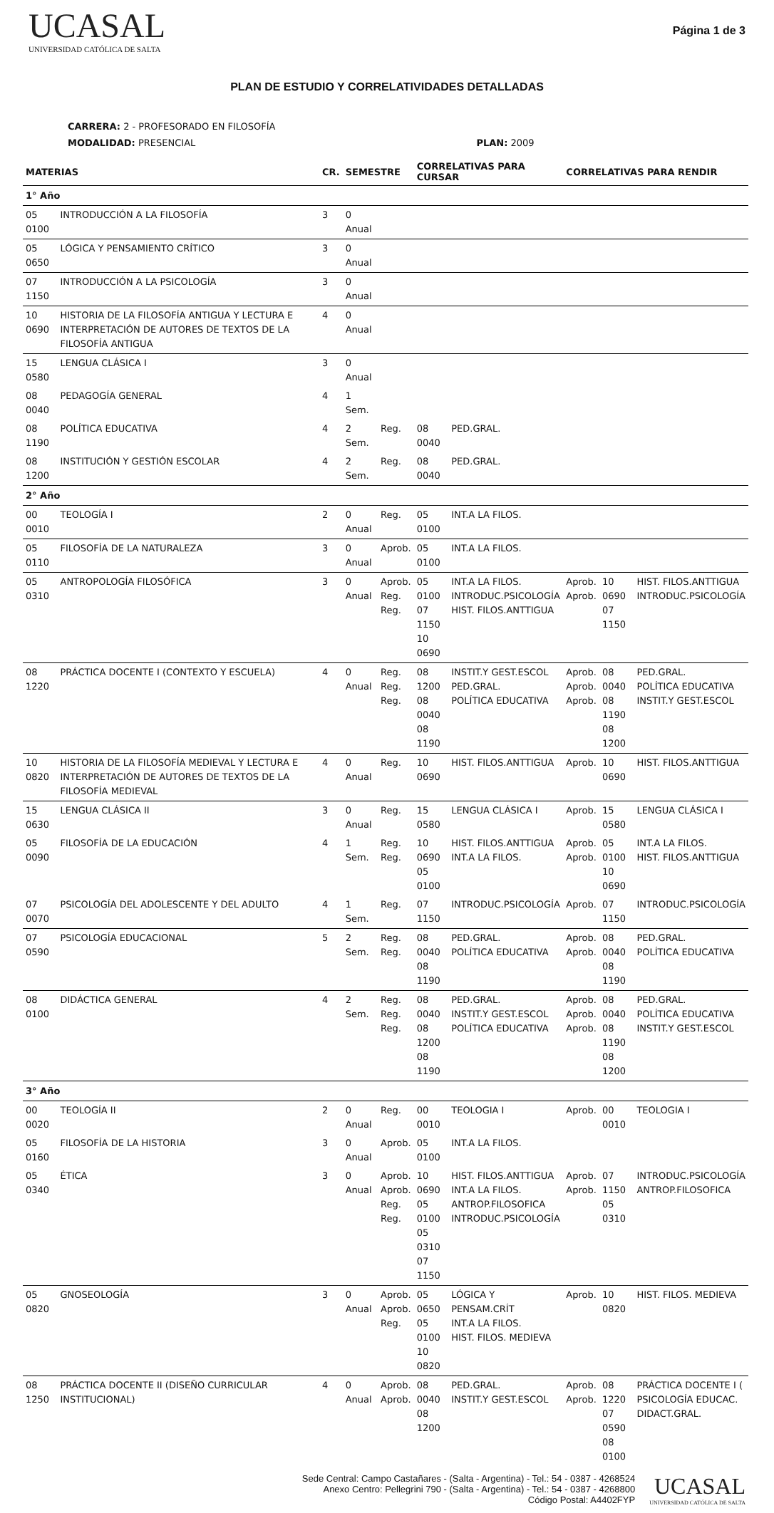UCASAL
UNIVERSIDAD CATÓLICA DE SALTA
Página 1 de 3
PLAN DE ESTUDIO Y CORRELATIVIDADES DETALLADAS
CARRERA: 2 - PROFESORADO EN FILOSOFÍA
MODALIDAD: PRESENCIAL PLAN: 2009
| MATERIAS | | CR. | SEMESTRE | | CORRELATIVAS PARA CURSAR | | CORRELATIVAS PARA RENDIR | | |
| --- | --- | --- | --- | --- | --- | --- | --- | --- | --- |
| 1° Año | | | | | | | | | |
| 05 0100 | INTRODUCCIÓN A LA FILOSOFÍA | 3 | 0 Anual | | | | | | |
| 05 0650 | LÓGICA Y PENSAMIENTO CRÍTICO | 3 | 0 Anual | | | | | | |
| 07 1150 | INTRODUCCIÓN A LA PSICOLOGÍA | 3 | 0 Anual | | | | | | |
| 10 0690 | HISTORIA DE LA FILOSOFÍA ANTIGUA Y LECTURA E INTERPRETACIÓN DE AUTORES DE TEXTOS DE LA FILOSOFÍA ANTIGUA | 4 | 0 Anual | | | | | | |
| 15 0580 | LENGUA CLÁSICA I | 3 | 0 Anual | | | | | | |
| 08 0040 | PEDAGOGÍA GENERAL | 4 | 1 Sem. | | | | | | |
| 08 1190 | POLÍTICA EDUCATIVA | 4 | 2 Sem. | Reg. | 08 0040 | PED.GRAL. | | | |
| 08 1200 | INSTITUCIÓN Y GESTIÓN ESCOLAR | 4 | 2 Sem. | Reg. | 08 0040 | PED.GRAL. | | | |
| 2° Año | | | | | | | | | |
| 00 0010 | TEOLOGÍA I | 2 | 0 Anual | Reg. | 05 0100 | INT.A LA FILOS. | | | |
| 05 0110 | FILOSOFÍA DE LA NATURALEZA | 3 | 0 Anual | Aprob. | 05 0100 | INT.A LA FILOS. | | | |
| 05 0310 | ANTROPOLOGÍA FILOSÓFICA | 3 | 0 Anual | Aprob. Reg. Reg. | 05 0100 07 1150 10 0690 | INT.A LA FILOS. INTRODUC.PSICOLOGÍA HIST. FILOS.ANTTIGUA | Aprob. Aprob. | 10 0690 07 1150 | HIST. FILOS.ANTTIGUA INTRODUC.PSICOLOGÍA |
| 08 1220 | PRÁCTICA DOCENTE I (CONTEXTO Y ESCUELA) | 4 | 0 Anual | Reg. Reg. Reg. | 08 1200 08 0040 08 1190 | INSTIT.Y GEST.ESCOL PED.GRAL. POLÍTICA EDUCATIVA | Aprob. Aprob. Aprob. | 08 0040 08 1190 08 1200 | PED.GRAL. POLÍTICA EDUCATIVA INSTIT.Y GEST.ESCOL |
| 10 0820 | HISTORIA DE LA FILOSOFÍA MEDIEVAL Y LECTURA E INTERPRETACIÓN DE AUTORES DE TEXTOS DE LA FILOSOFÍA MEDIEVAL | 4 | 0 Anual | Reg. | 10 0690 | HIST. FILOS.ANTTIGUA | Aprob. | 10 0690 | HIST. FILOS.ANTTIGUA |
| 15 0630 | LENGUA CLÁSICA II | 3 | 0 Anual | Reg. | 15 0580 | LENGUA CLÁSICA I | Aprob. | 15 0580 | LENGUA CLÁSICA I |
| 05 0090 | FILOSOFÍA DE LA EDUCACIÓN | 4 | 1 Sem. | Reg. Reg. | 10 0690 05 0100 | HIST. FILOS.ANTTIGUA INT.A LA FILOS. | Aprob. Aprob. | 05 0100 10 0690 | INT.A LA FILOS. HIST. FILOS.ANTTIGUA |
| 07 0070 | PSICOLOGÍA DEL ADOLESCENTE Y DEL ADULTO | 4 | 1 Sem. | Reg. | 07 1150 | INTRODUC.PSICOLOGÍA | Aprob. | 07 1150 | INTRODUC.PSICOLOGÍA |
| 07 0590 | PSICOLOGÍA EDUCACIONAL | 5 | 2 Sem. | Reg. Reg. | 08 0040 08 1190 | PED.GRAL. POLÍTICA EDUCATIVA | Aprob. Aprob. | 08 0040 08 1190 | PED.GRAL. POLÍTICA EDUCATIVA |
| 08 0100 | DIDÁCTICA GENERAL | 4 | 2 Sem. | Reg. Reg. Reg. | 08 0040 08 1200 08 1190 | PED.GRAL. INSTIT.Y GEST.ESCOL POLÍTICA EDUCATIVA | Aprob. Aprob. Aprob. | 08 0040 08 1190 08 1200 | PED.GRAL. POLÍTICA EDUCATIVA INSTIT.Y GEST.ESCOL |
| 3° Año | | | | | | | | | |
| 00 0020 | TEOLOGÍA II | 2 | 0 Anual | Reg. | 00 0010 | TEOLOGIA I | Aprob. | 00 0010 | TEOLOGIA I |
| 05 0160 | FILOSOFÍA DE LA HISTORIA | 3 | 0 Anual | Aprob. | 05 0100 | INT.A LA FILOS. | | | |
| 05 0340 | ÉTICA | 3 | 0 Anual | Aprob. Aprob. Reg. Reg. | 10 0690 05 0100 05 0310 07 1150 | HIST. FILOS.ANTTIGUA INT.A LA FILOS. ANTROP.FILOSOFICA INTRODUC.PSICOLOGÍA | Aprob. Aprob. | 07 1150 05 0310 | INTRODUC.PSICOLOGÍA ANTROP.FILOSOFICA |
| 05 0820 | GNOSEOLOGÍA | 3 | 0 Anual | Aprob. Aprob. Reg. | 05 0650 05 0100 10 0820 | LÓGICA Y PENSAM.CRÍT INT.A LA FILOS. HIST. FILOS. MEDIEVA | Aprob. | 10 0820 | HIST. FILOS. MEDIEVA |
| 08 1250 | PRÁCTICA DOCENTE II (DISEÑO CURRICULAR INSTITUCIONAL) | 4 | 0 Anual | Aprob. Aprob. | 08 0040 08 1200 | PED.GRAL. INSTIT.Y GEST.ESCOL | Aprob. Aprob. | 08 1220 07 0590 08 0100 | PRÁCTICA DOCENTE I ( PSICOLOGÍA EDUCAC. DIDACT.GRAL. |
Sede Central: Campo Castañares - (Salta - Argentina) - Tel.: 54 - 0387 - 4268524
Anexo Centro: Pellegrini 790 - (Salta - Argentina) - Tel.: 54 - 0387 - 4268800
Código Postal: A4402FYP
UCASAL
UNIVERSIDAD CATÓLICA DE SALTA